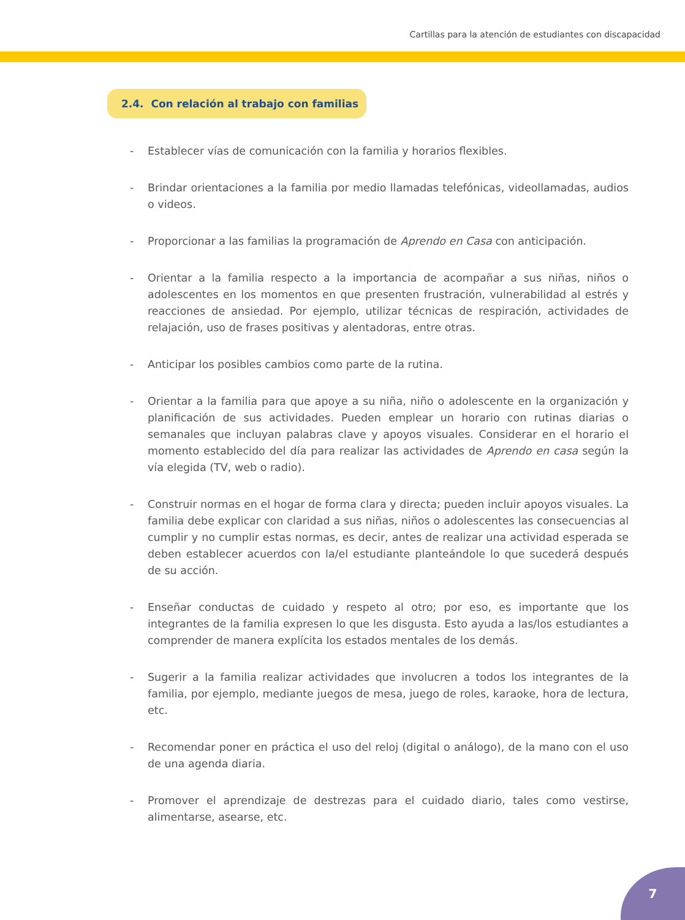Cartillas para la atención de estudiantes con discapacidad
2.4. Con relación al trabajo con familias
- Establecer vías de comunicación con la familia y horarios flexibles.
- Brindar orientaciones a la familia por medio llamadas telefónicas, videollamadas, audios o videos.
- Proporcionar a las familias la programación de Aprendo en Casa con anticipación.
- Orientar a la familia respecto a la importancia de acompañar a sus niñas, niños o adolescentes en los momentos en que presenten frustración, vulnerabilidad al estrés y reacciones de ansiedad. Por ejemplo, utilizar técnicas de respiración, actividades de relajación, uso de frases positivas y alentadoras, entre otras.
- Anticipar los posibles cambios como parte de la rutina.
- Orientar a la familia para que apoye a su niña, niño o adolescente en la organización y planificación de sus actividades. Pueden emplear un horario con rutinas diarias o semanales que incluyan palabras clave y apoyos visuales. Considerar en el horario el momento establecido del día para realizar las actividades de Aprendo en casa según la vía elegida (TV, web o radio).
- Construir normas en el hogar de forma clara y directa; pueden incluir apoyos visuales. La familia debe explicar con claridad a sus niñas, niños o adolescentes las consecuencias al cumplir y no cumplir estas normas, es decir, antes de realizar una actividad esperada se deben establecer acuerdos con la/el estudiante planteándole lo que sucederá después de su acción.
- Enseñar conductas de cuidado y respeto al otro; por eso, es importante que los integrantes de la familia expresen lo que les disgusta. Esto ayuda a las/los estudiantes a comprender de manera explícita los estados mentales de los demás.
- Sugerir a la familia realizar actividades que involucren a todos los integrantes de la familia, por ejemplo, mediante juegos de mesa, juego de roles, karaoke, hora de lectura, etc.
- Recomendar poner en práctica el uso del reloj (digital o análogo), de la mano con el uso de una agenda diaria.
- Promover el aprendizaje de destrezas para el cuidado diario, tales como vestirse, alimentarse, asearse, etc.
7